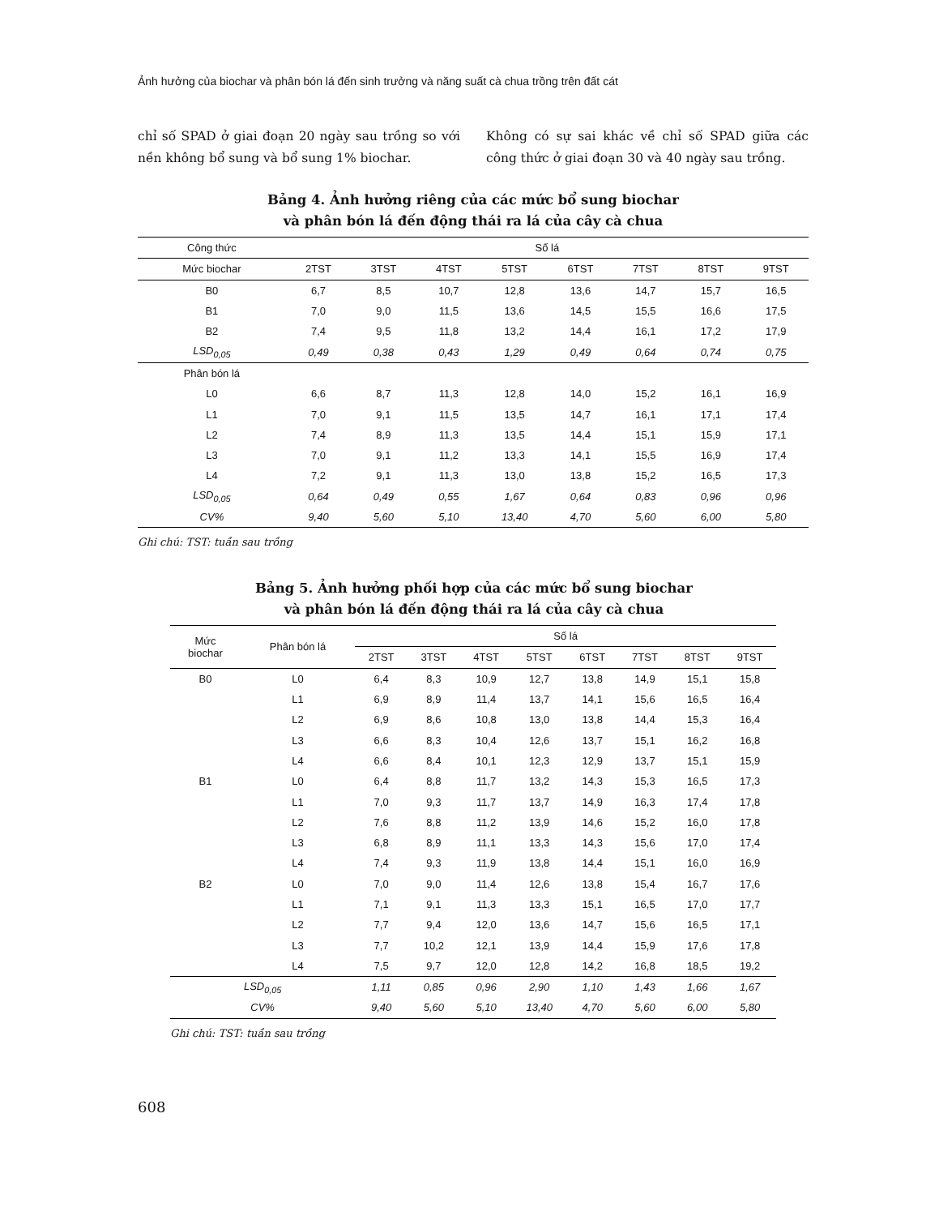Ảnh hưởng của biochar và phân bón lá đến sinh trưởng và năng suất cà chua trồng trên đất cát
chỉ số SPAD ở giai đoạn 20 ngày sau trồng so với nền không bổ sung và bổ sung 1% biochar.
Không có sự sai khác về chỉ số SPAD giữa các công thức ở giai đoạn 30 và 40 ngày sau trồng.
Bảng 4. Ảnh hưởng riêng của các mức bổ sung biochar
và phân bón lá đến động thái ra lá của cây cà chua
| Công thức | Số lá | | | | | | | |
| --- | --- | --- | --- | --- | --- | --- | --- | --- |
| Mức biochar | 2TST | 3TST | 4TST | 5TST | 6TST | 7TST | 8TST | 9TST |
| B0 | 6,7 | 8,5 | 10,7 | 12,8 | 13,6 | 14,7 | 15,7 | 16,5 |
| B1 | 7,0 | 9,0 | 11,5 | 13,6 | 14,5 | 15,5 | 16,6 | 17,5 |
| B2 | 7,4 | 9,5 | 11,8 | 13,2 | 14,4 | 16,1 | 17,2 | 17,9 |
| LSD<sub>0,05</sub> | 0,49 | 0,38 | 0,43 | 1,29 | 0,49 | 0,64 | 0,74 | 0,75 |
| Phân bón lá | | | | | | | | |
| L0 | 6,6 | 8,7 | 11,3 | 12,8 | 14,0 | 15,2 | 16,1 | 16,9 |
| L1 | 7,0 | 9,1 | 11,5 | 13,5 | 14,7 | 16,1 | 17,1 | 17,4 |
| L2 | 7,4 | 8,9 | 11,3 | 13,5 | 14,4 | 15,1 | 15,9 | 17,1 |
| L3 | 7,0 | 9,1 | 11,2 | 13,3 | 14,1 | 15,5 | 16,9 | 17,4 |
| L4 | 7,2 | 9,1 | 11,3 | 13,0 | 13,8 | 15,2 | 16,5 | 17,3 |
| LSD<sub>0,05</sub> | 0,64 | 0,49 | 0,55 | 1,67 | 0,64 | 0,83 | 0,96 | 0,96 |
| CV% | 9,40 | 5,60 | 5,10 | 13,40 | 4,70 | 5,60 | 6,00 | 5,80 |
Ghi chú: TST: tuần sau trồng
Bảng 5. Ảnh hưởng phối hợp của các mức bổ sung biochar
và phân bón lá đến động thái ra lá của cây cà chua
| Mức biochar | Phân bón lá | Số lá | | | | | | | |
| --- | --- | --- | --- | --- | --- | --- | --- | --- | --- |
| | | 2TST | 3TST | 4TST | 5TST | 6TST | 7TST | 8TST | 9TST |
| B0 | L0 | 6,4 | 8,3 | 10,9 | 12,7 | 13,8 | 14,9 | 15,1 | 15,8 |
| | L1 | 6,9 | 8,9 | 11,4 | 13,7 | 14,1 | 15,6 | 16,5 | 16,4 |
| | L2 | 6,9 | 8,6 | 10,8 | 13,0 | 13,8 | 14,4 | 15,3 | 16,4 |
| | L3 | 6,6 | 8,3 | 10,4 | 12,6 | 13,7 | 15,1 | 16,2 | 16,8 |
| | L4 | 6,6 | 8,4 | 10,1 | 12,3 | 12,9 | 13,7 | 15,1 | 15,9 |
| B1 | L0 | 6,4 | 8,8 | 11,7 | 13,2 | 14,3 | 15,3 | 16,5 | 17,3 |
| | L1 | 7,0 | 9,3 | 11,7 | 13,7 | 14,9 | 16,3 | 17,4 | 17,8 |
| | L2 | 7,6 | 8,8 | 11,2 | 13,9 | 14,6 | 15,2 | 16,0 | 17,8 |
| | L3 | 6,8 | 8,9 | 11,1 | 13,3 | 14,3 | 15,6 | 17,0 | 17,4 |
| | L4 | 7,4 | 9,3 | 11,9 | 13,8 | 14,4 | 15,1 | 16,0 | 16,9 |
| B2 | L0 | 7,0 | 9,0 | 11,4 | 12,6 | 13,8 | 15,4 | 16,7 | 17,6 |
| | L1 | 7,1 | 9,1 | 11,3 | 13,3 | 15,1 | 16,5 | 17,0 | 17,7 |
| | L2 | 7,7 | 9,4 | 12,0 | 13,6 | 14,7 | 15,6 | 16,5 | 17,1 |
| | L3 | 7,7 | 10,2 | 12,1 | 13,9 | 14,4 | 15,9 | 17,6 | 17,8 |
| | L4 | 7,5 | 9,7 | 12,0 | 12,8 | 14,2 | 16,8 | 18,5 | 19,2 |
| LSD<sub>0,05</sub> | | 1,11 | 0,85 | 0,96 | 2,90 | 1,10 | 1,43 | 1,66 | 1,67 |
| CV% | | 9,40 | 5,60 | 5,10 | 13,40 | 4,70 | 5,60 | 6,00 | 5,80 |
Ghi chú: TST: tuần sau trồng
608